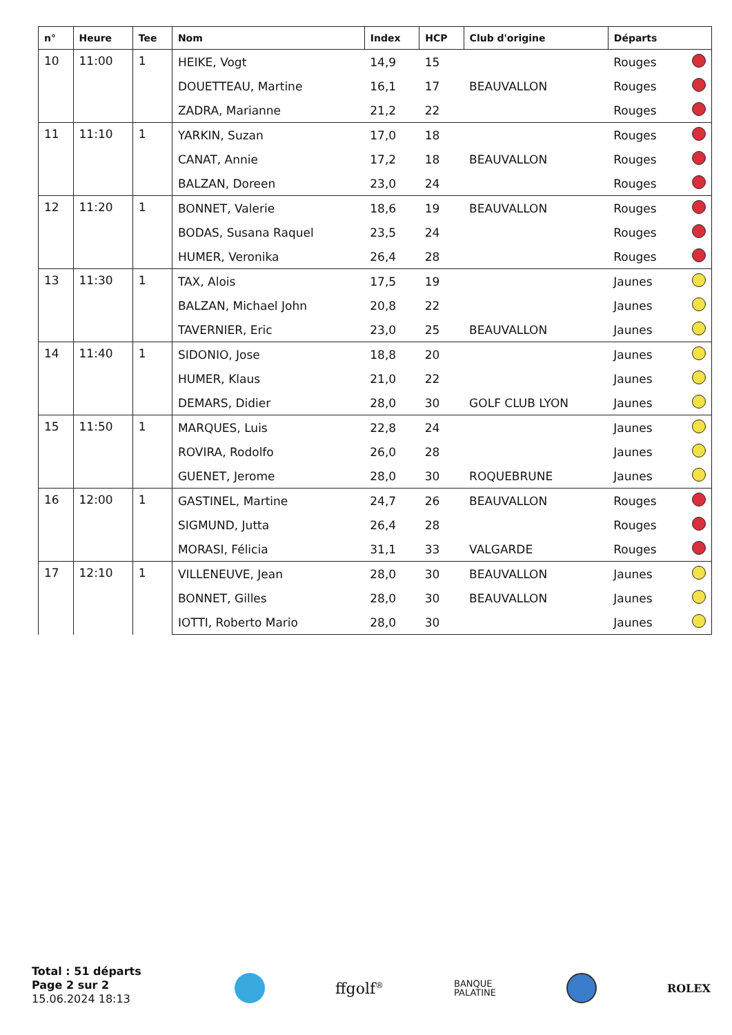| n° | Heure | Tee | Nom | Index | HCP | Club d'origine | Départs | |
| --- | --- | --- | --- | --- | --- | --- | --- | --- |
| 10 | 11:00 | 1 | HEIKE, Vogt | 14,9 | 15 | | Rouges | |
| | | | DOUETTEAU, Martine | 16,1 | 17 | BEAUVALLON | Rouges | |
| | | | ZADRA, Marianne | 21,2 | 22 | | Rouges | |
| 11 | 11:10 | 1 | YARKIN, Suzan | 17,0 | 18 | | Rouges | |
| | | | CANAT, Annie | 17,2 | 18 | BEAUVALLON | Rouges | |
| | | | BALZAN, Doreen | 23,0 | 24 | | Rouges | |
| 12 | 11:20 | 1 | BONNET, Valerie | 18,6 | 19 | BEAUVALLON | Rouges | |
| | | | BODAS, Susana Raquel | 23,5 | 24 | | Rouges | |
| | | | HUMER, Veronika | 26,4 | 28 | | Rouges | |
| 13 | 11:30 | 1 | TAX, Alois | 17,5 | 19 | | Jaunes | |
| | | | BALZAN, Michael John | 20,8 | 22 | | Jaunes | |
| | | | TAVERNIER, Eric | 23,0 | 25 | BEAUVALLON | Jaunes | |
| 14 | 11:40 | 1 | SIDONIO, Jose | 18,8 | 20 | | Jaunes | |
| | | | HUMER, Klaus | 21,0 | 22 | | Jaunes | |
| | | | DEMARS, Didier | 28,0 | 30 | GOLF CLUB LYON | Jaunes | |
| 15 | 11:50 | 1 | MARQUES, Luis | 22,8 | 24 | | Jaunes | |
| | | | ROVIRA, Rodolfo | 26,0 | 28 | | Jaunes | |
| | | | GUENET, Jerome | 28,0 | 30 | ROQUEBRUNE | Jaunes | |
| 16 | 12:00 | 1 | GASTINEL, Martine | 24,7 | 26 | BEAUVALLON | Rouges | |
| | | | SIGMUND, Jutta | 26,4 | 28 | | Rouges | |
| | | | MORASI, Félicia | 31,1 | 33 | VALGARDE | Rouges | |
| 17 | 12:10 | 1 | VILLENEUVE, Jean | 28,0 | 30 | BEAUVALLON | Jaunes | |
| | | | BONNET, Gilles | 28,0 | 30 | BEAUVALLON | Jaunes | |
| | | | IOTTI, Roberto Mario | 28,0 | 30 | | Jaunes | |
Total : 51 départs
Page 2 sur 2
15.06.2024 18:13
ffgolf<sup>®</sup> BANQUE
PALATINE ROLEX